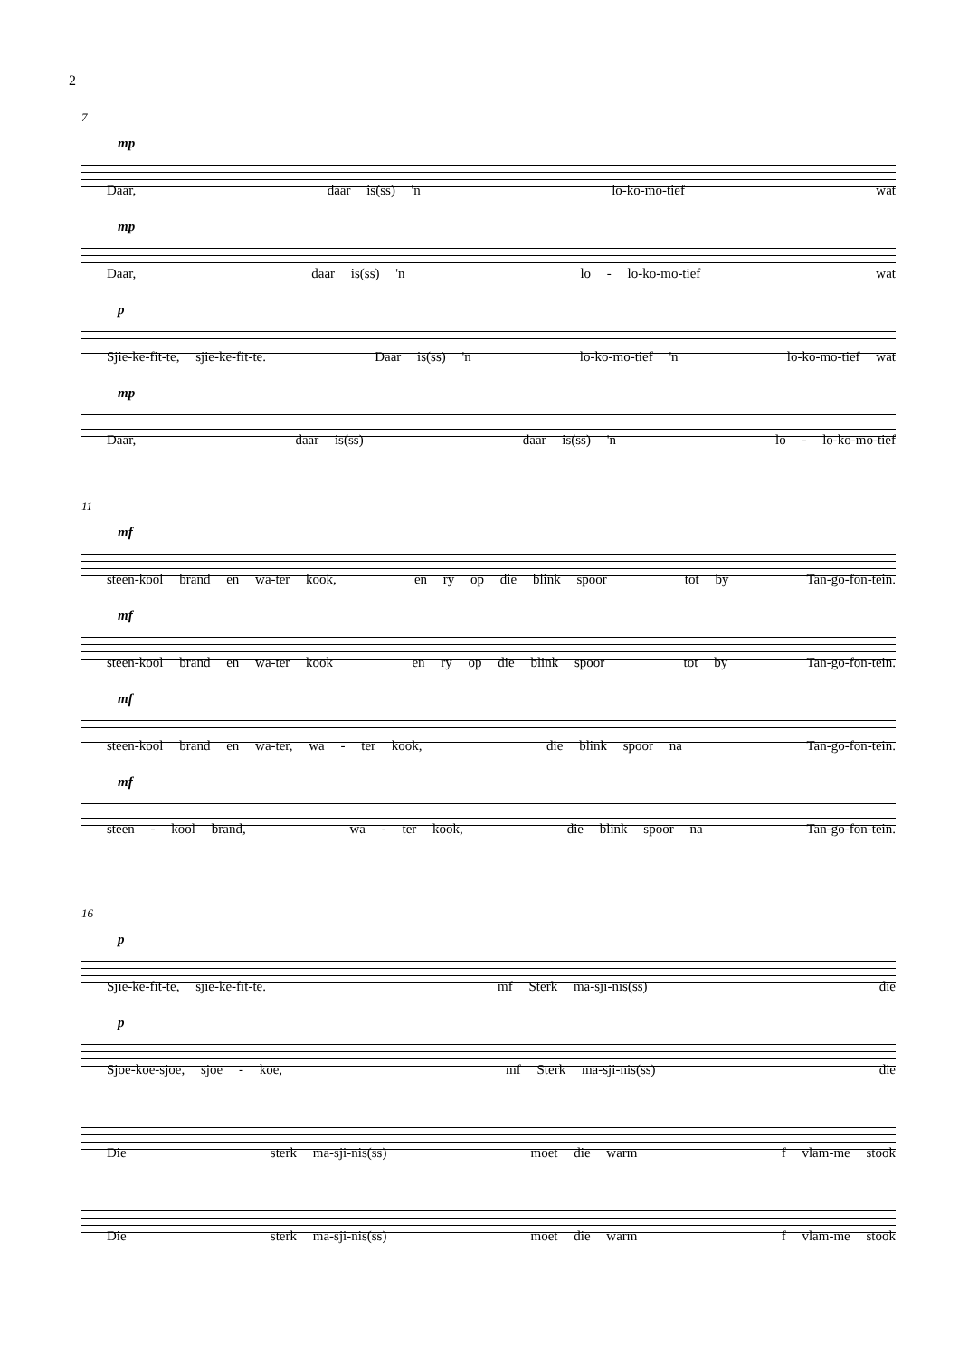2
7
mp
Daar, daar is(ss) 'n lo-ko-mo-tief wat
mp
Daar, daar is(ss) 'n lo - lo-ko-mo-tief wat
p
Sjie-ke-fit-te, sjie-ke-fit-te. Daar is(ss) 'n lo-ko-mo-tief 'n lo-ko-mo-tief wat
mp
Daar, daar is(ss) daar is(ss) 'n lo - lo-ko-mo-tief
11
mf
steen-kool brand en wa-ter kook, en ry op die blink spoor tot by Tan-go-fon-tein.
mf
steen-kool brand en wa-ter kook en ry op die blink spoor tot by Tan-go-fon-tein.
mf
steen-kool brand en wa-ter, wa - ter kook, die blink spoor na Tan-go-fon-tein.
mf
steen - kool brand, wa - ter kook, die blink spoor na Tan-go-fon-tein.
16
p
Sjie-ke-fit-te, sjie-ke-fit-te. mf Sterk ma-sji-nis(ss) die
p
Sjoe-koe-sjoe, sjoe - koe, mf Sterk ma-sji-nis(ss) die
Die sterk ma-sji-nis(ss) moet die warm f vlam-me stook
Die sterk ma-sji-nis(ss) moet die warm f vlam-me stook